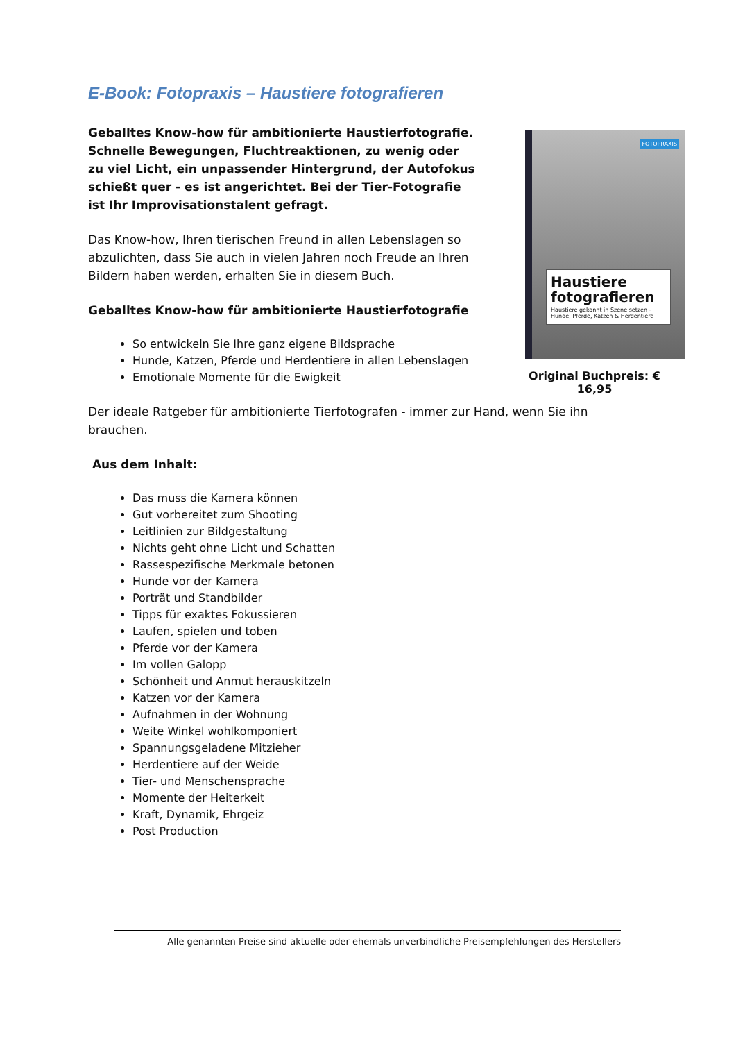E-Book: Fotopraxis – Haustiere fotografieren
Geballtes Know-how für ambitionierte Haustierfotografie. Schnelle Bewegungen, Fluchtreaktionen, zu wenig oder zu viel Licht, ein unpassender Hintergrund, der Autofokus schießt quer - es ist angerichtet. Bei der Tier-Fotografie ist Ihr Improvisationstalent gefragt.
Das Know-how, Ihren tierischen Freund in allen Lebenslagen so abzulichten, dass Sie auch in vielen Jahren noch Freude an Ihren Bildern haben werden, erhalten Sie in diesem Buch.
Geballtes Know-how für ambitionierte Haustierfotografie
So entwickeln Sie Ihre ganz eigene Bildsprache
Hunde, Katzen, Pferde und Herdentiere in allen Lebenslagen
Emotionale Momente für die Ewigkeit
FOTOPRAXIS
Haustiere fotografieren
Haustiere gekonnt in Szene setzen – Hunde, Pferde, Katzen & Herdentiere
Original Buchpreis: € 16,95
Der ideale Ratgeber für ambitionierte Tierfotografen - immer zur Hand, wenn Sie ihn brauchen.
Aus dem Inhalt:
Das muss die Kamera können
Gut vorbereitet zum Shooting
Leitlinien zur Bildgestaltung
Nichts geht ohne Licht und Schatten
Rassespezifische Merkmale betonen
Hunde vor der Kamera
Porträt und Standbilder
Tipps für exaktes Fokussieren
Laufen, spielen und toben
Pferde vor der Kamera
Im vollen Galopp
Schönheit und Anmut herauskitzeln
Katzen vor der Kamera
Aufnahmen in der Wohnung
Weite Winkel wohlkomponiert
Spannungsgeladene Mitzieher
Herdentiere auf der Weide
Tier- und Menschensprache
Momente der Heiterkeit
Kraft, Dynamik, Ehrgeiz
Post Production
Alle genannten Preise sind aktuelle oder ehemals unverbindliche Preisempfehlungen des Herstellers